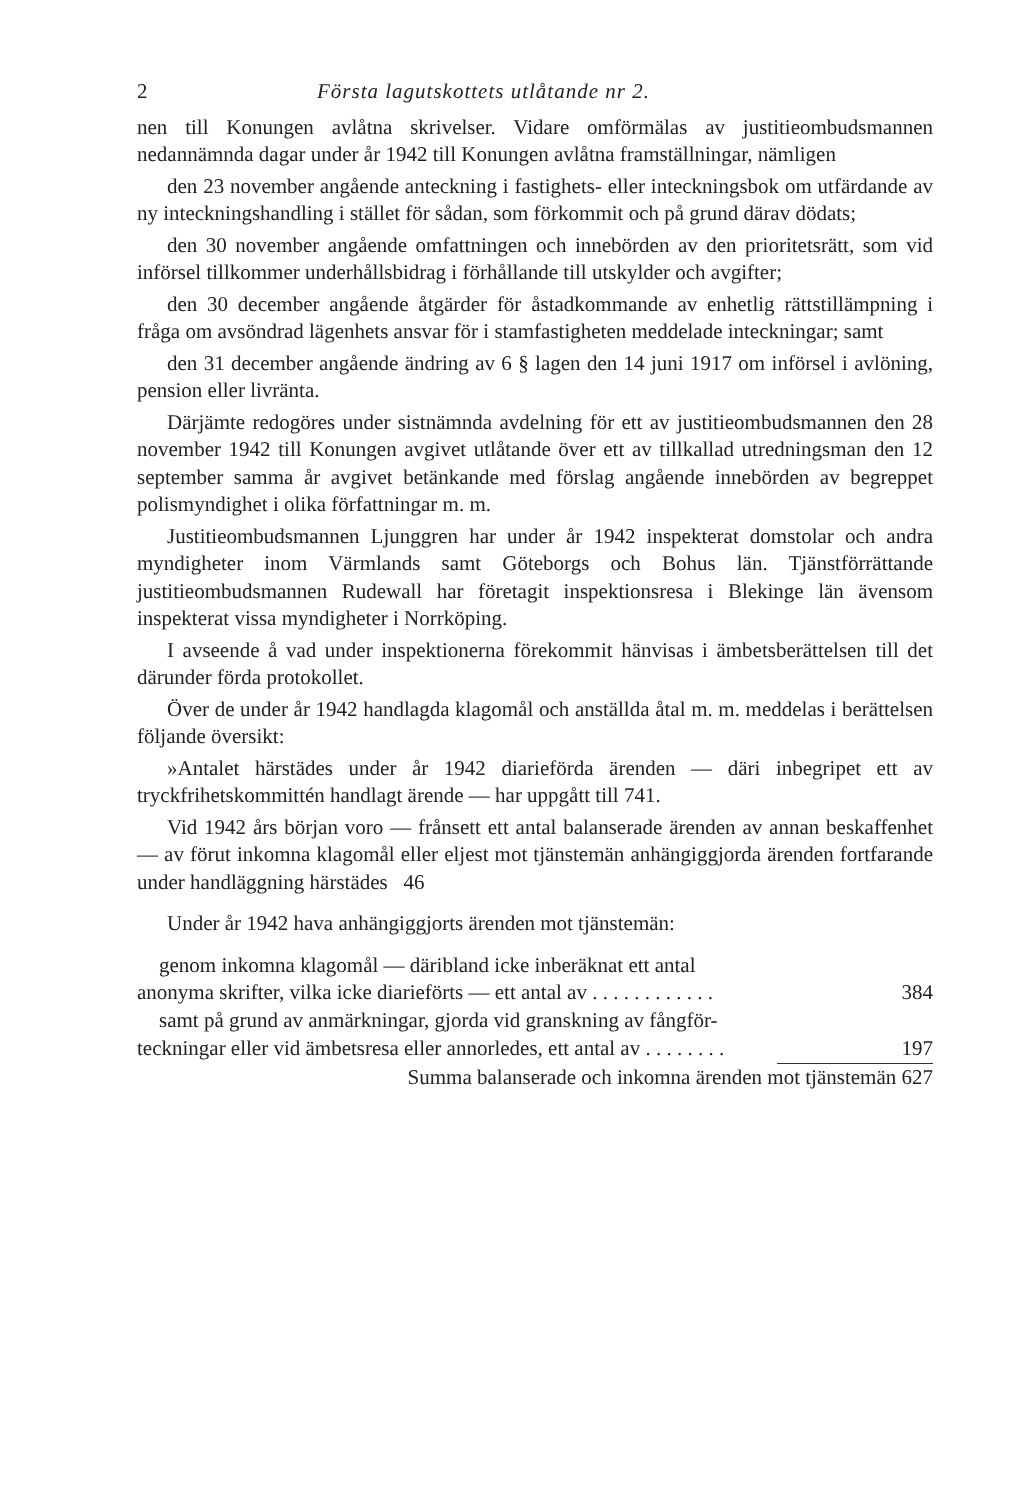2 Första lagutskottets utlåtande nr 2.
nen till Konungen avlåtna skrivelser. Vidare omförmälas av justitieombudsmannen nedannämnda dagar under år 1942 till Konungen avlåtna framställningar, nämligen
den 23 november angående anteckning i fastighets- eller inteckningsbok om utfärdande av ny inteckningshandling i stället för sådan, som förkommit och på grund därav dödats;
den 30 november angående omfattningen och innebörden av den prioritetsrätt, som vid införsel tillkommer underhållsbidrag i förhållande till utskylder och avgifter;
den 30 december angående åtgärder för åstadkommande av enhetlig rättstillämpning i fråga om avsöndrad lägenhets ansvar för i stamfastigheten meddelade inteckningar; samt
den 31 december angående ändring av 6 § lagen den 14 juni 1917 om införsel i avlöning, pension eller livränta.
Därjämte redogöres under sistnämnda avdelning för ett av justitieombudsmannen den 28 november 1942 till Konungen avgivet utlåtande över ett av tillkallad utredningsman den 12 september samma år avgivet betänkande med förslag angående innebörden av begreppet polismyndighet i olika författningar m. m.
Justitieombudsmannen Ljunggren har under år 1942 inspekterat domstolar och andra myndigheter inom Värmlands samt Göteborgs och Bohus län. Tjänstförrättande justitieombudsmannen Rudewall har företagit inspektionsresa i Blekinge län ävensom inspekterat vissa myndigheter i Norrköping.
I avseende å vad under inspektionerna förekommit hänvisas i ämbetsberättelsen till det därunder förda protokollet.
Över de under år 1942 handlagda klagomål och anställda åtal m. m. meddelas i berättelsen följande översikt:
»Antalet härstädes under år 1942 diarieförda ärenden — däri inbegripet ett av tryckfrihetskommittén handlagt ärende — har uppgått till 741.
Vid 1942 års början voro — frånsett ett antal balanserade ärenden av annan beskaffenhet — av förut inkomna klagomål eller eljest mot tjänstemän anhängiggjorda ärenden fortfarande under handläggning härstädes 46
Under år 1942 hava anhängiggjorts ärenden mot tjänstemän:
genom inkomna klagomål — däribland icke inberäknat ett antal
anonyma skrifter, vilka icke diarieförts — ett antal av . . . . . . . . . . . . 384
samt på grund av anmärkningar, gjorda vid granskning av fångför-
teckningar eller vid ämbetsresa eller annorledes, ett antal av . . . . . . . . 197
Summa balanserade och inkomna ärenden mot tjänstemän 627